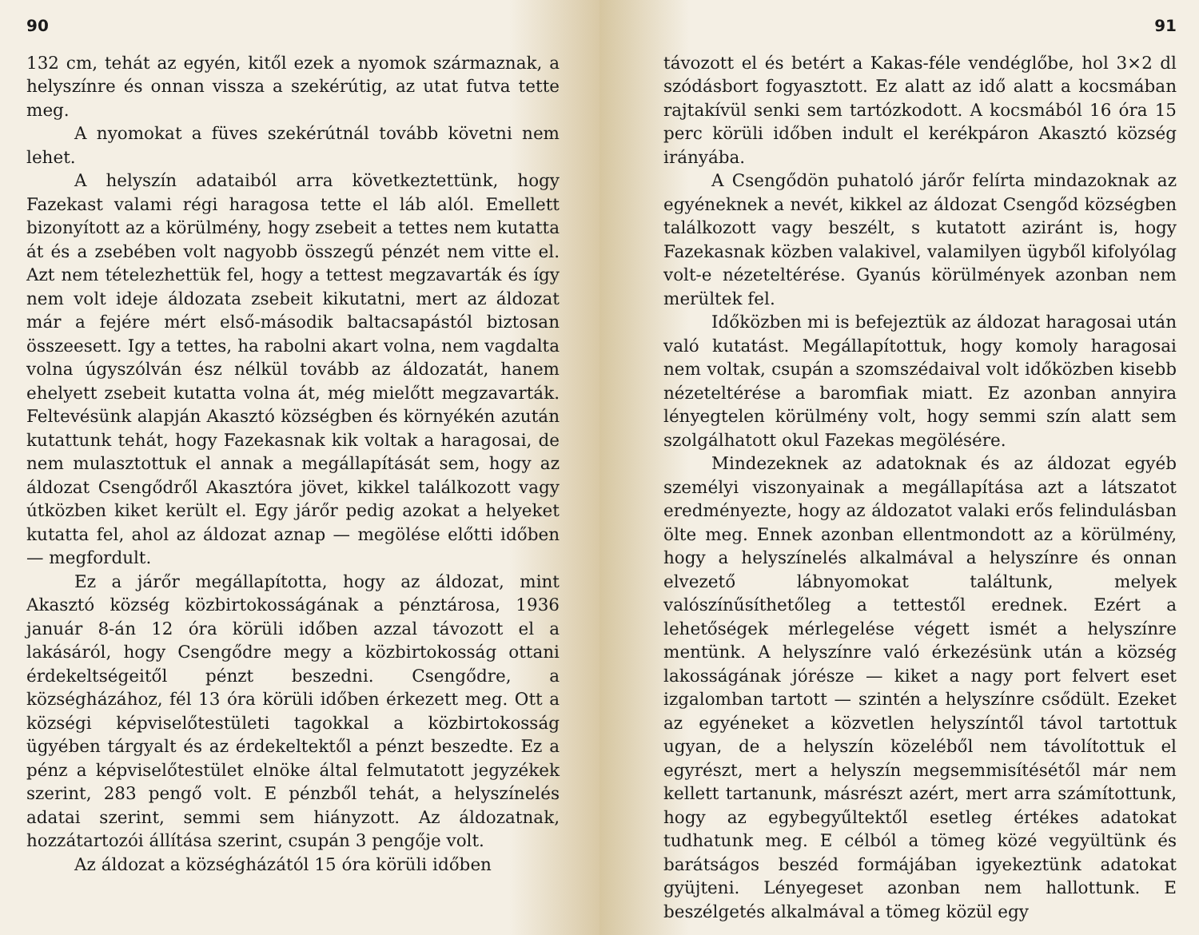90
132 cm, tehát az egyén, kitől ezek a nyomok származnak, a helyszínre és onnan vissza a szekérútig, az utat futva tette meg.
A nyomokat a füves szekérútnál tovább követni nem lehet.
A helyszín adataiból arra következtettünk, hogy Fazekast valami régi haragosa tette el láb alól. Emellett bizonyított az a körülmény, hogy zsebeit a tettes nem kutatta át és a zsebében volt nagyobb összegű pénzét nem vitte el. Azt nem tételezhettük fel, hogy a tettest megzavarták és így nem volt ideje áldozata zsebeit kikutatni, mert az áldozat már a fejére mért első-második baltacsapástól biztosan összeesett. Igy a tettes, ha rabolni akart volna, nem vagdalta volna úgyszólván ész nélkül tovább az áldozatát, hanem ehelyett zsebeit kutatta volna át, még mielőtt megzavarták. Feltevésünk alapján Akasztó községben és környékén azután kutattunk tehát, hogy Fazekasnak kik voltak a haragosai, de nem mulasztottuk el annak a megállapítását sem, hogy az áldozat Csengődről Akasztóra jövet, kikkel találkozott vagy útközben kiket került el. Egy járőr pedig azokat a helyeket kutatta fel, ahol az áldozat aznap — megölése előtti időben — megfordult.
Ez a járőr megállapította, hogy az áldozat, mint Akasztó község közbirtokosságának a pénztárosa, 1936 január 8-án 12 óra körüli időben azzal távozott el a lakásáról, hogy Csengődre megy a közbirtokosság ottani érdekeltségeitől pénzt beszedni. Csengődre, a községházához, fél 13 óra körüli időben érkezett meg. Ott a községi képviselőtestületi tagokkal a közbirtokosság ügyében tárgyalt és az érdekeltektől a pénzt beszedte. Ez a pénz a képviselőtestület elnöke által felmutatott jegyzékek szerint, 283 pengő volt. E pénzből tehát, a helyszínelés adatai szerint, semmi sem hiányzott. Az áldozatnak, hozzátartozói állítása szerint, csupán 3 pengője volt.
Az áldozat a községházától 15 óra körüli időben
91
távozott el és betért a Kakas-féle vendéglőbe, hol 3×2 dl szódásbort fogyasztott. Ez alatt az idő alatt a kocsmában rajtakívül senki sem tartózkodott. A kocsmából 16 óra 15 perc körüli időben indult el kerékpáron Akasztó község irányába.
A Csengődön puhatoló járőr felírta mindazoknak az egyéneknek a nevét, kikkel az áldozat Csengőd községben találkozott vagy beszélt, s kutatott aziránt is, hogy Fazekasnak közben valakivel, valamilyen ügyből kifolyólag volt-e nézeteltérése. Gyanús körülmények azonban nem merültek fel.
Időközben mi is befejeztük az áldozat haragosai után való kutatást. Megállapítottuk, hogy komoly haragosai nem voltak, csupán a szomszédaival volt időközben kisebb nézeteltérése a baromfiak miatt. Ez azonban annyira lényegtelen körülmény volt, hogy semmi szín alatt sem szolgálhatott okul Fazekas megölésére.
Mindezeknek az adatoknak és az áldozat egyéb személyi viszonyainak a megállapítása azt a látszatot eredményezte, hogy az áldozatot valaki erős felindulásban ölte meg. Ennek azonban ellentmondott az a körülmény, hogy a helyszínelés alkalmával a helyszínre és onnan elvezető lábnyomokat találtunk, melyek valószínűsíthetőleg a tettestől erednek. Ezért a lehetőségek mérlegelése végett ismét a helyszínre mentünk. A helyszínre való érkezésünk után a község lakosságának jórésze — kiket a nagy port felvert eset izgalomban tartott — szintén a helyszínre csődült. Ezeket az egyéneket a közvetlen helyszíntől távol tartottuk ugyan, de a helyszín közeléből nem távolítottuk el egyrészt, mert a helyszín megsemmisítésétől már nem kellett tartanunk, másrészt azért, mert arra számítottunk, hogy az egybegyűltektől esetleg értékes adatokat tudhatunk meg. E célból a tömeg közé vegyültünk és barátságos beszéd formájában igyekeztünk adatokat gyüjteni. Lényegeset azonban nem hallottunk. E beszélgetés alkalmával a tömeg közül egy